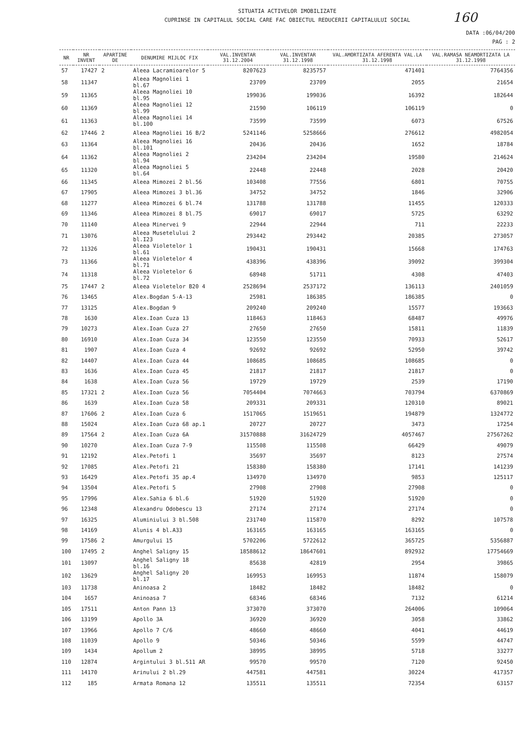160
SITUATIA ACTIVELOR IMOBILIZATE
CUPRINSE IN CAPITALUL SOCIAL CARE FAC OBIECTUL REDUCERII CAPITALULUI SOCIAL
DATA :06/04/200
PAG : 2
| NR | NR INVENT | APARTINE DE | DENUMIRE MIJLOC FIX | VAL.INVENTAR 31.12.2004 | VAL.INVENTAR 31.12.1998 | VAL.AMORTIZATA AFERENTA VAL.LA 31.12.1998 | VAL.RAMASA NEAMORTIZATA LA 31.12.1998 |
| --- | --- | --- | --- | --- | --- | --- | --- |
| 57 | 17427 | 2 | Aleea Lacramioarelor 5 | 8207623 | 8235757 | 471401 | 7764356 |
| 58 | 11347 | | Aleea Magnoliei 1 bl.67 | 23709 | 23709 | 2055 | 21654 |
| 59 | 11365 | | Aleea Magnoliei 10 bl.95 | 199036 | 199036 | 16392 | 182644 |
| 60 | 11369 | | Aleea Magnoliei 12 bl.99 | 21590 | 106119 | 106119 | 0 |
| 61 | 11363 | | Aleea Magnoliei 14 bl.100 | 73599 | 73599 | 6073 | 67526 |
| 62 | 17446 | 2 | Aleea Magnoliei 16 B/2 | 5241146 | 5258666 | 276612 | 4982054 |
| 63 | 11364 | | Aleea Magnoliei 16 bl.101 | 20436 | 20436 | 1652 | 18784 |
| 64 | 11362 | | Aleea Magnoliei 2 bl.94 | 234204 | 234204 | 19580 | 214624 |
| 65 | 11320 | | Aleea Magnoliei 5 bl.64 | 22448 | 22448 | 2028 | 20420 |
| 66 | 11345 | | Aleea Mimozei 2 bl.56 | 103408 | 77556 | 6801 | 70755 |
| 67 | 17905 | | Aleea Mimozei 3 bl.36 | 34752 | 34752 | 1846 | 32906 |
| 68 | 11277 | | Aleea Mimozei 6 bl.74 | 131788 | 131788 | 11455 | 120333 |
| 69 | 11346 | | Aleea Mimozei 8 bl.75 | 69017 | 69017 | 5725 | 63292 |
| 70 | 11140 | | Aleea Minervei 9 | 22944 | 22944 | 711 | 22233 |
| 71 | 13076 | | Aleea Musetelului 2 bl.I23 | 293442 | 293442 | 20385 | 273057 |
| 72 | 11326 | | Aleea Violetelor 1 bl.61 | 190431 | 190431 | 15668 | 174763 |
| 73 | 11366 | | Aleea Violetelor 4 bl.71 | 438396 | 438396 | 39092 | 399304 |
| 74 | 11318 | | Aleea Violetelor 6 bl.72 | 68948 | 51711 | 4308 | 47403 |
| 75 | 17447 | 2 | Aleea Violetelor B20 4 | 2528694 | 2537172 | 136113 | 2401059 |
| 76 | 13465 | | Alex.Bogdan 5-A-13 | 25981 | 186385 | 186385 | 0 |
| 77 | 13125 | | Alex.Bogdan 9 | 209240 | 209240 | 15577 | 193663 |
| 78 | 1630 | | Alex.Ioan Cuza 13 | 118463 | 118463 | 68487 | 49976 |
| 79 | 10273 | | Alex.Ioan Cuza 27 | 27650 | 27650 | 15811 | 11839 |
| 80 | 16910 | | Alex.Ioan Cuza 34 | 123550 | 123550 | 70933 | 52617 |
| 81 | 1907 | | Alex.Ioan Cuza 4 | 92692 | 92692 | 52950 | 39742 |
| 82 | 14407 | | Alex.Ioan Cuza 44 | 108685 | 108685 | 108685 | 0 |
| 83 | 1636 | | Alex.Ioan Cuza 45 | 21817 | 21817 | 21817 | 0 |
| 84 | 1638 | | Alex.Ioan Cuza 56 | 19729 | 19729 | 2539 | 17190 |
| 85 | 17321 | 2 | Alex.Ioan Cuza 56 | 7054404 | 7074663 | 703794 | 6370869 |
| 86 | 1639 | | Alex.Ioan Cuza 58 | 209331 | 209331 | 120310 | 89021 |
| 87 | 17606 | 2 | Alex.Ioan Cuza 6 | 1517065 | 1519651 | 194879 | 1324772 |
| 88 | 15024 | | Alex.Ioan Cuza 68 ap.1 | 20727 | 20727 | 3473 | 17254 |
| 89 | 17564 | 2 | Alex.Ioan Cuza 6A | 31570888 | 31624729 | 4057467 | 27567262 |
| 90 | 10270 | | Alex.Ioan Cuza 7-9 | 115508 | 115508 | 66429 | 49079 |
| 91 | 12192 | | Alex.Petofi 1 | 35697 | 35697 | 8123 | 27574 |
| 92 | 17085 | | Alex.Petofi 21 | 158380 | 158380 | 17141 | 141239 |
| 93 | 16429 | | Alex.Petofi 35 ap.4 | 134970 | 134970 | 9853 | 125117 |
| 94 | 13504 | | Alex.Petofi 5 | 27908 | 27908 | 27908 | 0 |
| 95 | 17996 | | Alex.Sahia 6 bl.6 | 51920 | 51920 | 51920 | 0 |
| 96 | 12348 | | Alexandru Odobescu 13 | 27174 | 27174 | 27174 | 0 |
| 97 | 16325 | | Aluminiului 3 bl.508 | 231740 | 115870 | 8292 | 107578 |
| 98 | 14169 | | Alunis 4 bl.A33 | 163165 | 163165 | 163165 | 0 |
| 99 | 17586 | 2 | Amurgului 15 | 5702206 | 5722612 | 365725 | 5356887 |
| 100 | 17495 | 2 | Anghel Saligny 15 | 18588612 | 18647601 | 892932 | 17754669 |
| 101 | 13097 | | Anghel Saligny 18 bl.16 | 85638 | 42819 | 2954 | 39865 |
| 102 | 13629 | | Anghel Saligny 20 bl.17 | 169953 | 169953 | 11874 | 158079 |
| 103 | 11738 | | Aninoasa 2 | 18482 | 18482 | 18482 | 0 |
| 104 | 1657 | | Aninoasa 7 | 68346 | 68346 | 7132 | 61214 |
| 105 | 17511 | | Anton Pann 13 | 373070 | 373070 | 264006 | 109064 |
| 106 | 13199 | | Apollo 3A | 36920 | 36920 | 3058 | 33862 |
| 107 | 13966 | | Apollo 7 C/6 | 48660 | 48660 | 4041 | 44619 |
| 108 | 11039 | | Apollo 9 | 50346 | 50346 | 5599 | 44747 |
| 109 | 1434 | | Apollum 2 | 38995 | 38995 | 5718 | 33277 |
| 110 | 12874 | | Argintului 3 bl.511 AR | 99570 | 99570 | 7120 | 92450 |
| 111 | 14170 | | Arinului 2 bl.29 | 447581 | 447581 | 30224 | 417357 |
| 112 | 185 | | Armata Romana 12 | 135511 | 135511 | 72354 | 63157 |